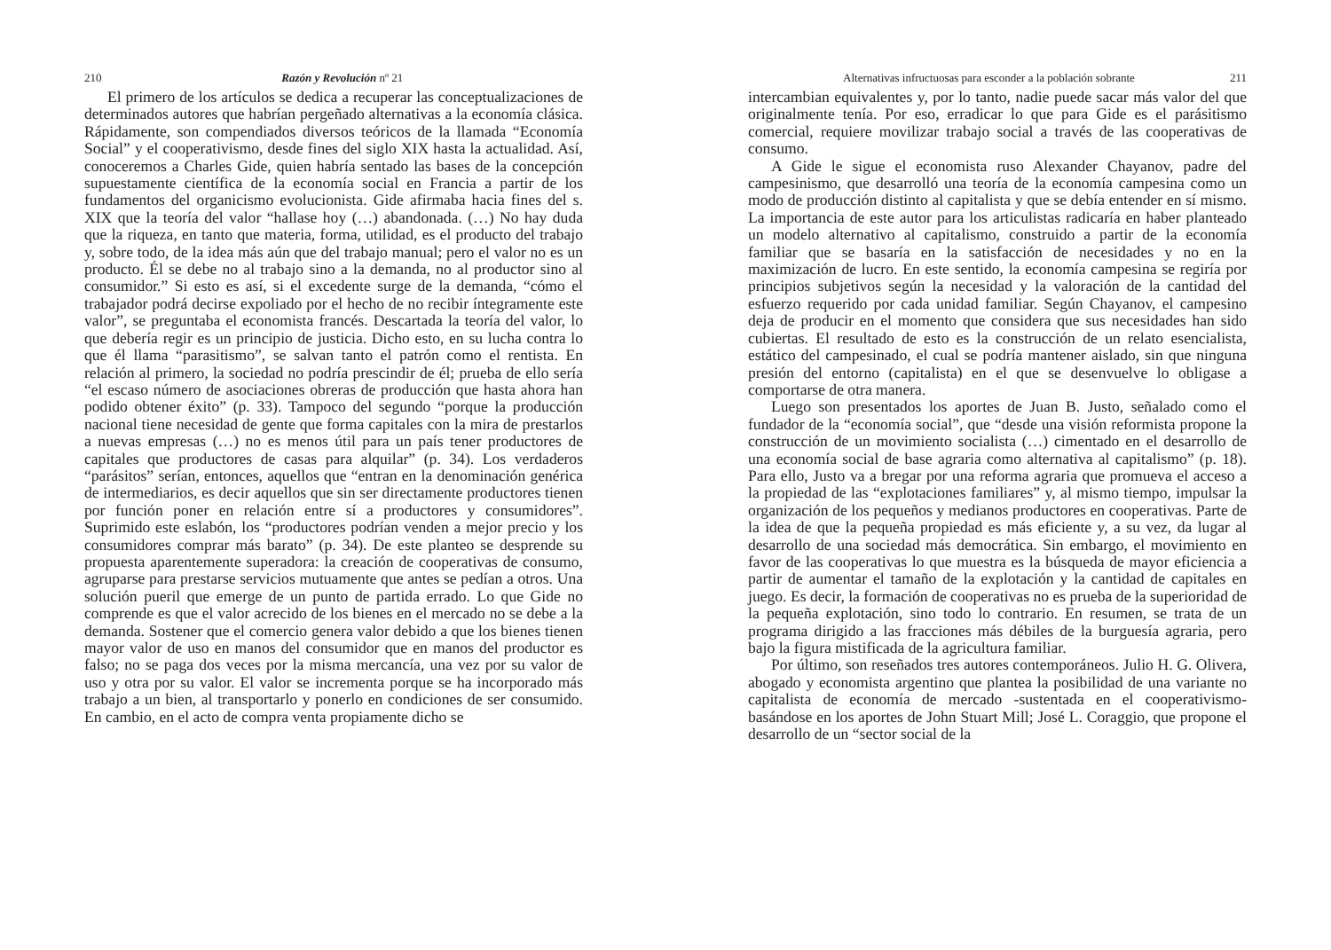210 Razón y Revolución nº 21
El primero de los artículos se dedica a recuperar las conceptualizaciones de determinados autores que habrían pergeñado alternativas a la economía clásica. Rápidamente, son compendiados diversos teóricos de la llamada “Economía Social” y el cooperativismo, desde fines del siglo XIX hasta la actualidad. Así, conoceremos a Charles Gide, quien habría sentado las bases de la concepción supuestamente científica de la economía social en Francia a partir de los fundamentos del organicismo evolucionista. Gide afirmaba hacia fines del s. XIX que la teoría del valor “hallase hoy (…) abandonada. (…) No hay duda que la riqueza, en tanto que materia, forma, utilidad, es el producto del trabajo y, sobre todo, de la idea más aún que del trabajo manual; pero el valor no es un producto. Él se debe no al trabajo sino a la demanda, no al productor sino al consumidor.” Si esto es así, si el excedente surge de la demanda, “cómo el trabajador podrá decirse expoliado por el hecho de no recibir íntegramente este valor”, se preguntaba el economista francés. Descartada la teoría del valor, lo que debería regir es un principio de justicia. Dicho esto, en su lucha contra lo que él llama “parasitismo”, se salvan tanto el patrón como el rentista. En relación al primero, la sociedad no podría prescindir de él; prueba de ello sería “el escaso número de asociaciones obreras de producción que hasta ahora han podido obtener éxito” (p. 33). Tampoco del segundo “porque la producción nacional tiene necesidad de gente que forma capitales con la mira de prestarlos a nuevas empresas (…) no es menos útil para un país tener productores de capitales que productores de casas para alquilar” (p. 34). Los verdaderos “parásitos” serían, entonces, aquellos que “entran en la denominación genérica de intermediarios, es decir aquellos que sin ser directamente productores tienen por función poner en relación entre sí a productores y consumidores”. Suprimido este eslabón, los “productores podrían venden a mejor precio y los consumidores comprar más barato” (p. 34). De este planteo se desprende su propuesta aparentemente superadora: la creación de cooperativas de consumo, agruparse para prestarse servicios mutuamente que antes se pedían a otros. Una solución pueril que emerge de un punto de partida errado. Lo que Gide no comprende es que el valor acrecido de los bienes en el mercado no se debe a la demanda. Sostener que el comercio genera valor debido a que los bienes tienen mayor valor de uso en manos del consumidor que en manos del productor es falso; no se paga dos veces por la misma mercancía, una vez por su valor de uso y otra por su valor. El valor se incrementa porque se ha incorporado más trabajo a un bien, al transportarlo y ponerlo en condiciones de ser consumido. En cambio, en el acto de compra venta propiamente dicho se
Alternativas infructuosas para esconder a la población sobrante 211
intercambian equivalentes y, por lo tanto, nadie puede sacar más valor del que originalmente tenía. Por eso, erradicar lo que para Gide es el parásitismo comercial, requiere movilizar trabajo social a través de las cooperativas de consumo.
A Gide le sigue el economista ruso Alexander Chayanov, padre del campesinismo, que desarrolló una teoría de la economía campesina como un modo de producción distinto al capitalista y que se debía entender en sí mismo. La importancia de este autor para los articulistas radicaría en haber planteado un modelo alternativo al capitalismo, construido a partir de la economía familiar que se basaría en la satisfacción de necesidades y no en la maximización de lucro. En este sentido, la economía campesina se regiría por principios subjetivos según la necesidad y la valoración de la cantidad del esfuerzo requerido por cada unidad familiar. Según Chayanov, el campesino deja de producir en el momento que considera que sus necesidades han sido cubiertas. El resultado de esto es la construcción de un relato esencialista, estático del campesinado, el cual se podría mantener aislado, sin que ninguna presión del entorno (capitalista) en el que se desenvuelve lo obligase a comportarse de otra manera.
Luego son presentados los aportes de Juan B. Justo, señalado como el fundador de la “economía social”, que “desde una visión reformista propone la construcción de un movimiento socialista (…) cimentado en el desarrollo de una economía social de base agraria como alternativa al capitalismo” (p. 18). Para ello, Justo va a bregar por una reforma agraria que promueva el acceso a la propiedad de las “explotaciones familiares” y, al mismo tiempo, impulsar la organización de los pequeños y medianos productores en cooperativas. Parte de la idea de que la pequeña propiedad es más eficiente y, a su vez, da lugar al desarrollo de una sociedad más democrática. Sin embargo, el movimiento en favor de las cooperativas lo que muestra es la búsqueda de mayor eficiencia a partir de aumentar el tamaño de la explotación y la cantidad de capitales en juego. Es decir, la formación de cooperativas no es prueba de la superioridad de la pequeña explotación, sino todo lo contrario. En resumen, se trata de un programa dirigido a las fracciones más débiles de la burguesía agraria, pero bajo la figura mistificada de la agricultura familiar.
Por último, son reseñados tres autores contemporáneos. Julio H. G. Olivera, abogado y economista argentino que plantea la posibilidad de una variante no capitalista de economía de mercado -sustentada en el cooperativismo- basándose en los aportes de John Stuart Mill; José L. Coraggio, que propone el desarrollo de un “sector social de la